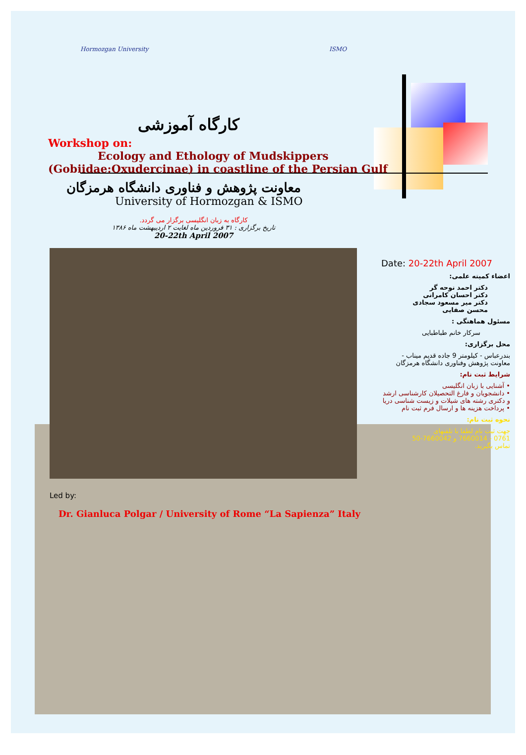Hormozgan University ISMO
کارگاه آموزشی
Workshop on:
Ecology and Ethology of Mudskippers
(Gobiidae:Oxudercinae) in coastline of the Persian Gulf
معاونت پژوهش و فناوری دانشگاه هرمزگان
University of Hormozgan & ISMO
کارگاه به زبان انگلیسی برگزار می گردد.
تاریخ برگزاری : ۳۱ فروردین ماه لغایت ۲ اردیبهشت ماه ۱۳۸۶
20-22th April 2007
Led by:
Dr. Gianluca Polgar / University of Rome “La Sapienza” Italy
Date: 20-22th April 2007
اعضاء کمیته علمی:
دکتر احمد نوحه گر
دکتر احسان کامرانی
دکتر میر مسعود سجادی
محسن صفایی
مسئول هماهنگی :
سرکار خانم طباطبایی
محل برگزاری:
بندرعباس - کیلومتر 9 جاده قدیم میناب -
معاونت پژوهش وفناوری دانشگاه هرمزگان
شرایط ثبت نام:
• آشنایی با زبان انگلیسی
• دانشجویان و فارغ التحصیلان کارشناسی ارشد و دکتری رشته های شیلات و زیست شناسی دریا
• پرداخت هزینه ها و ارسال فرم ثبت نام
نحوه ثبت نام:
جهت ثبت نام لطفا با تلفنهای
0761 - 7660014 و 7660042-50
تماس بگیرید.